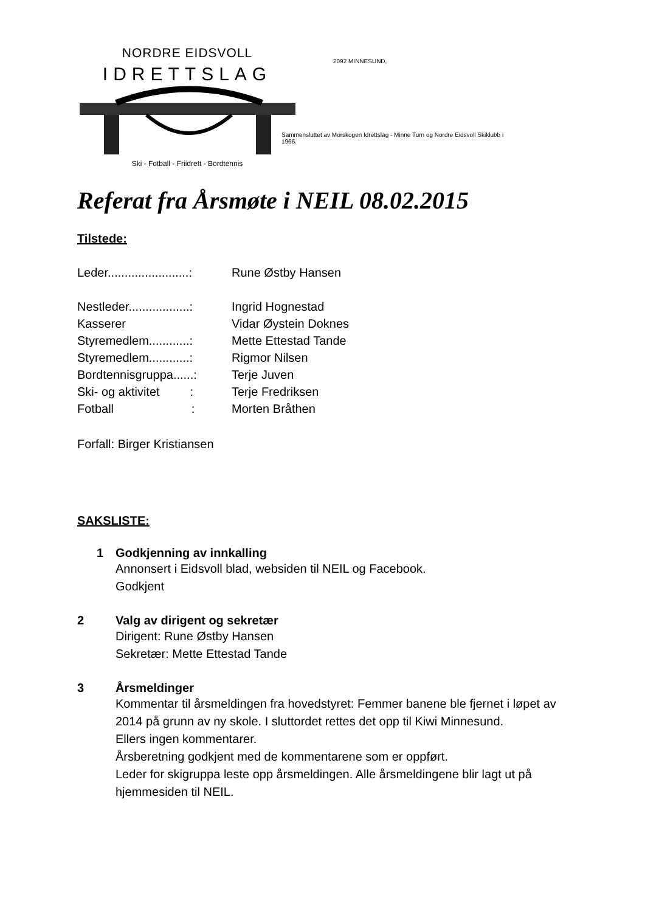NORDRE EIDSVOLL
IDRETTSLAG
Ski - Fotball - Friidrett - Bordtennis
2092 MINNESUND,
Sammensluttet av Morskogen Idrettslag - Minne Turn og Nordre Eidsvoll Skiklubb i 1966.
Referat fra Årsmøte i NEIL 08.02.2015
Tilstede:
Leder........................: Rune Østby Hansen
Nestleder..................: Ingrid Hognestad
Kasserer Vidar Øystein Doknes
Styremedlem............: Mette Ettestad Tande
Styremedlem............: Rigmor Nilsen
Bordtennisgruppa......: Terje Juven
Ski- og aktivitet : Terje Fredriksen
Fotball : Morten Bråthen
Forfall: Birger Kristiansen
SAKSLISTE:
1 Godkjenning av innkalling
Annonsert i Eidsvoll blad, websiden til NEIL og Facebook.
Godkjent
2 Valg av dirigent og sekretær
Dirigent: Rune Østby Hansen
Sekretær: Mette Ettestad Tande
3 Årsmeldinger
Kommentar til årsmeldingen fra hovedstyret: Femmer banene ble fjernet i løpet av 2014 på grunn av ny skole. I sluttordet rettes det opp til Kiwi Minnesund.
Ellers ingen kommentarer.
Årsberetning godkjent med de kommentarene som er oppført.
Leder for skigruppa leste opp årsmeldingen. Alle årsmeldingene blir lagt ut på hjemmesiden til NEIL.